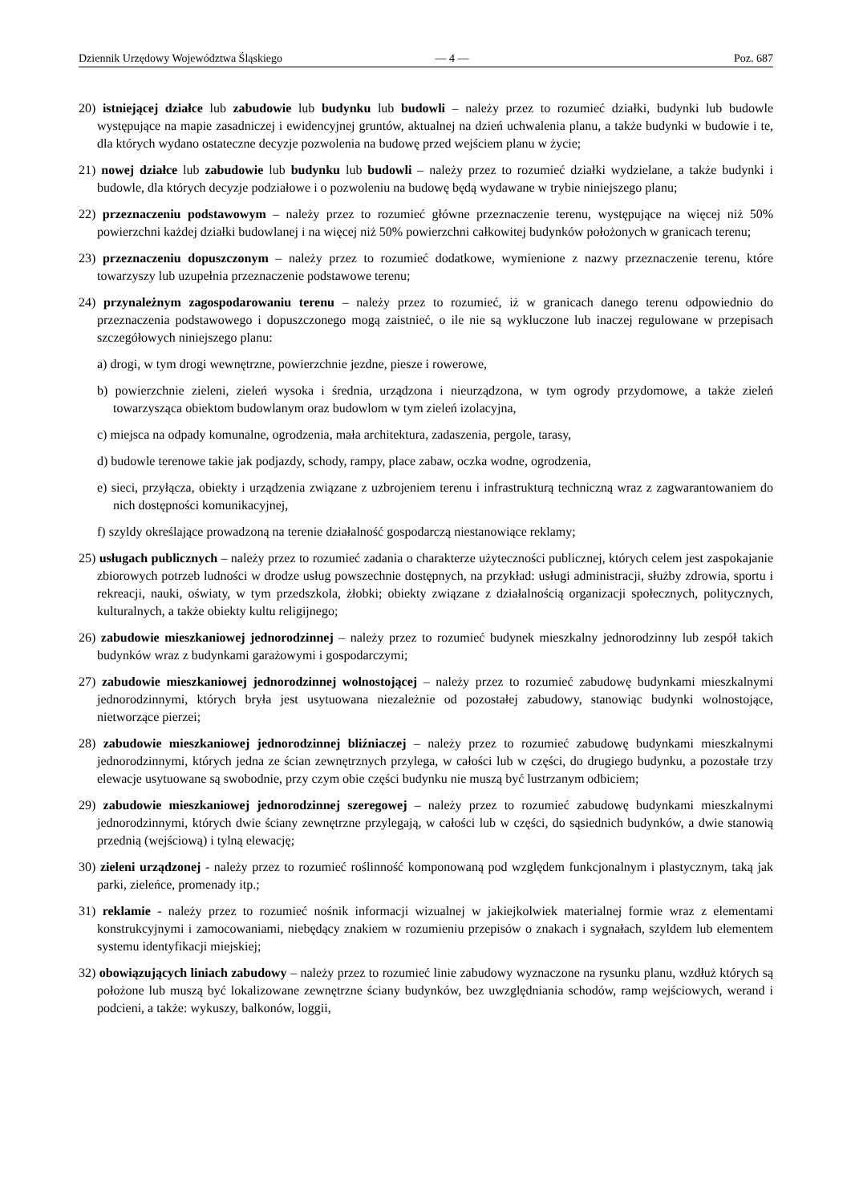Dziennik Urzędowy Województwa Śląskiego — 4 — Poz. 687
20) istniejącej działce lub zabudowie lub budynku lub budowli – należy przez to rozumieć działki, budynki lub budowle występujące na mapie zasadniczej i ewidencyjnej gruntów, aktualnej na dzień uchwalenia planu, a także budynki w budowie i te, dla których wydano ostateczne decyzje pozwolenia na budowę przed wejściem planu w życie;
21) nowej działce lub zabudowie lub budynku lub budowli – należy przez to rozumieć działki wydzielane, a także budynki i budowle, dla których decyzje podziałowe i o pozwoleniu na budowę będą wydawane w trybie niniejszego planu;
22) przeznaczeniu podstawowym – należy przez to rozumieć główne przeznaczenie terenu, występujące na więcej niż 50% powierzchni każdej działki budowlanej i na więcej niż 50% powierzchni całkowitej budynków położonych w granicach terenu;
23) przeznaczeniu dopuszczonym – należy przez to rozumieć dodatkowe, wymienione z nazwy przeznaczenie terenu, które towarzyszy lub uzupełnia przeznaczenie podstawowe terenu;
24) przynależnym zagospodarowaniu terenu – należy przez to rozumieć, iż w granicach danego terenu odpowiednio do przeznaczenia podstawowego i dopuszczonego mogą zaistnieć, o ile nie są wykluczone lub inaczej regulowane w przepisach szczegółowych niniejszego planu:
a) drogi, w tym drogi wewnętrzne, powierzchnie jezdne, piesze i rowerowe,
b) powierzchnie zieleni, zieleń wysoka i średnia, urządzona i nieurządzona, w tym ogrody przydomowe, a także zieleń towarzysząca obiektom budowlanym oraz budowlom w tym zieleń izolacyjna,
c) miejsca na odpady komunalne, ogrodzenia, mała architektura, zadaszenia, pergole, tarasy,
d) budowle terenowe takie jak podjazdy, schody, rampy, place zabaw, oczka wodne, ogrodzenia,
e) sieci, przyłącza, obiekty i urządzenia związane z uzbrojeniem terenu i infrastrukturą techniczną wraz z zagwarantowaniem do nich dostępności komunikacyjnej,
f) szyldy określające prowadzoną na terenie działalność gospodarczą niestanowiące reklamy;
25) usługach publicznych – należy przez to rozumieć zadania o charakterze użyteczności publicznej, których celem jest zaspokajanie zbiorowych potrzeb ludności w drodze usług powszechnie dostępnych, na przykład: usługi administracji, służby zdrowia, sportu i rekreacji, nauki, oświaty, w tym przedszkola, żłobki; obiekty związane z działalnością organizacji społecznych, politycznych, kulturalnych, a także obiekty kultu religijnego;
26) zabudowie mieszkaniowej jednorodzinnej – należy przez to rozumieć budynek mieszkalny jednorodzinny lub zespół takich budynków wraz z budynkami garażowymi i gospodarczymi;
27) zabudowie mieszkaniowej jednorodzinnej wolnostojącej – należy przez to rozumieć zabudowę budynkami mieszkalnymi jednorodzinnymi, których bryła jest usytuowana niezależnie od pozostałej zabudowy, stanowiąc budynki wolnostojące, nietworzące pierzei;
28) zabudowie mieszkaniowej jednorodzinnej bliźniaczej – należy przez to rozumieć zabudowę budynkami mieszkalnymi jednorodzinnymi, których jedna ze ścian zewnętrznych przylega, w całości lub w części, do drugiego budynku, a pozostałe trzy elewacje usytuowane są swobodnie, przy czym obie części budynku nie muszą być lustrzanym odbiciem;
29) zabudowie mieszkaniowej jednorodzinnej szeregowej – należy przez to rozumieć zabudowę budynkami mieszkalnymi jednorodzinnymi, których dwie ściany zewnętrzne przylegają, w całości lub w części, do sąsiednich budynków, a dwie stanowią przednią (wejściową) i tylną elewację;
30) zieleni urządzonej - należy przez to rozumieć roślinność komponowaną pod względem funkcjonalnym i plastycznym, taką jak parki, zieleńce, promenady itp.;
31) reklamie - należy przez to rozumieć nośnik informacji wizualnej w jakiejkolwiek materialnej formie wraz z elementami konstrukcyjnymi i zamocowaniami, niebędący znakiem w rozumieniu przepisów o znakach i sygnałach, szyldem lub elementem systemu identyfikacji miejskiej;
32) obowiązujących liniach zabudowy – należy przez to rozumieć linie zabudowy wyznaczone na rysunku planu, wzdłuż których są położone lub muszą być lokalizowane zewnętrzne ściany budynków, bez uwzględniania schodów, ramp wejściowych, werand i podcieni, a także: wykuszy, balkonów, loggii,